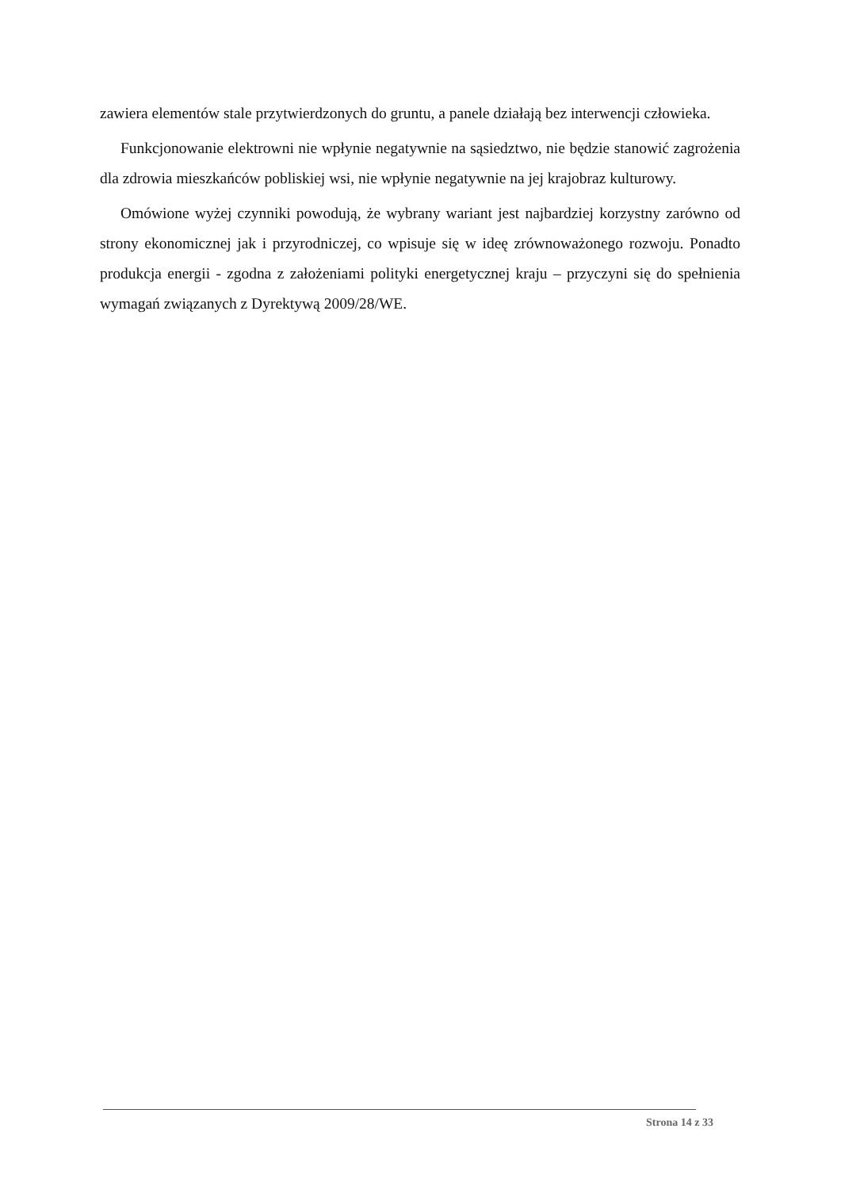zawiera elementów stale przytwierdzonych do gruntu, a panele działają bez interwencji człowieka.
Funkcjonowanie elektrowni nie wpłynie negatywnie na sąsiedztwo, nie będzie stanowić zagrożenia dla zdrowia mieszkańców pobliskiej wsi, nie wpłynie negatywnie na jej krajobraz kulturowy.
Omówione wyżej czynniki powodują, że wybrany wariant jest najbardziej korzystny zarówno od strony ekonomicznej jak i przyrodniczej, co wpisuje się w ideę zrównoważonego rozwoju. Ponadto produkcja energii - zgodna z założeniami polityki energetycznej kraju – przyczyni się do spełnienia wymagań związanych z Dyrektywą 2009/28/WE.
Strona 14 z 33